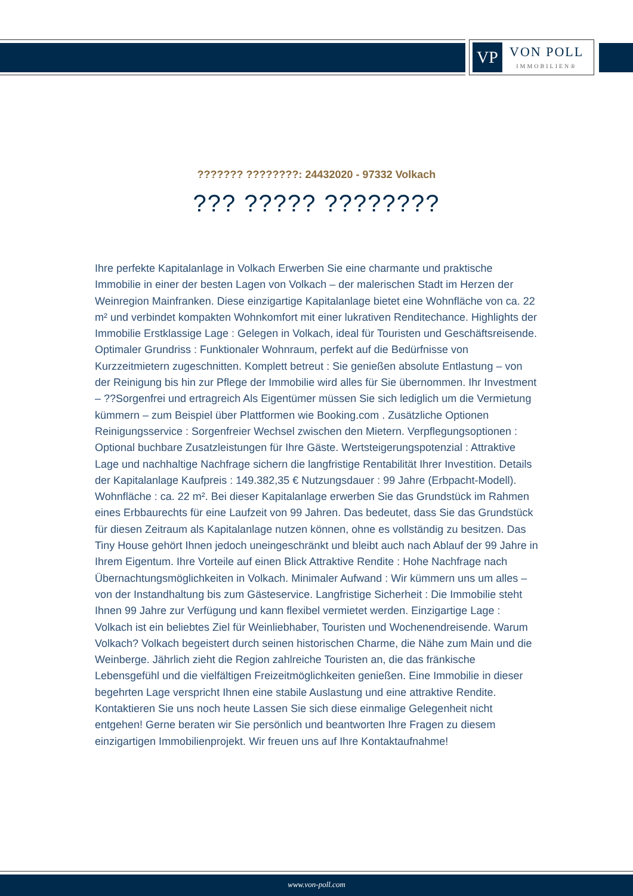VP
VON POLL
IMMOBILIEN®
??????? ????????: 24432020 - 97332 Volkach
??? ????? ????????
Ihre perfekte Kapitalanlage in Volkach Erwerben Sie eine charmante und praktische Immobilie in einer der besten Lagen von Volkach – der malerischen Stadt im Herzen der Weinregion Mainfranken. Diese einzigartige Kapitalanlage bietet eine Wohnfläche von ca. 22 m² und verbindet kompakten Wohnkomfort mit einer lukrativen Renditechance. Highlights der Immobilie Erstklassige Lage : Gelegen in Volkach, ideal für Touristen und Geschäftsreisende. Optimaler Grundriss : Funktionaler Wohnraum, perfekt auf die Bedürfnisse von Kurzzeitmietern zugeschnitten. Komplett betreut : Sie genießen absolute Entlastung – von der Reinigung bis hin zur Pflege der Immobilie wird alles für Sie übernommen. Ihr Investment – ??Sorgenfrei und ertragreich Als Eigentümer müssen Sie sich lediglich um die Vermietung kümmern – zum Beispiel über Plattformen wie Booking.com . Zusätzliche Optionen Reinigungsservice : Sorgenfreier Wechsel zwischen den Mietern. Verpflegungsoptionen : Optional buchbare Zusatzleistungen für Ihre Gäste. Wertsteigerungspotenzial : Attraktive Lage und nachhaltige Nachfrage sichern die langfristige Rentabilität Ihrer Investition. Details der Kapitalanlage Kaufpreis : 149.382,35 € Nutzungsdauer : 99 Jahre (Erbpacht-Modell). Wohnfläche : ca. 22 m². Bei dieser Kapitalanlage erwerben Sie das Grundstück im Rahmen eines Erbbaurechts für eine Laufzeit von 99 Jahren. Das bedeutet, dass Sie das Grundstück für diesen Zeitraum als Kapitalanlage nutzen können, ohne es vollständig zu besitzen. Das Tiny House gehört Ihnen jedoch uneingeschränkt und bleibt auch nach Ablauf der 99 Jahre in Ihrem Eigentum. Ihre Vorteile auf einen Blick Attraktive Rendite : Hohe Nachfrage nach Übernachtungsmöglichkeiten in Volkach. Minimaler Aufwand : Wir kümmern uns um alles – von der Instandhaltung bis zum Gästeservice. Langfristige Sicherheit : Die Immobilie steht Ihnen 99 Jahre zur Verfügung und kann flexibel vermietet werden. Einzigartige Lage : Volkach ist ein beliebtes Ziel für Weinliebhaber, Touristen und Wochenendreisende. Warum Volkach? Volkach begeistert durch seinen historischen Charme, die Nähe zum Main und die Weinberge. Jährlich zieht die Region zahlreiche Touristen an, die das fränkische Lebensgefühl und die vielfältigen Freizeitmöglichkeiten genießen. Eine Immobilie in dieser begehrten Lage verspricht Ihnen eine stabile Auslastung und eine attraktive Rendite. Kontaktieren Sie uns noch heute Lassen Sie sich diese einmalige Gelegenheit nicht entgehen! Gerne beraten wir Sie persönlich und beantworten Ihre Fragen zu diesem einzigartigen Immobilienprojekt. Wir freuen uns auf Ihre Kontaktaufnahme!
www.von-poll.com